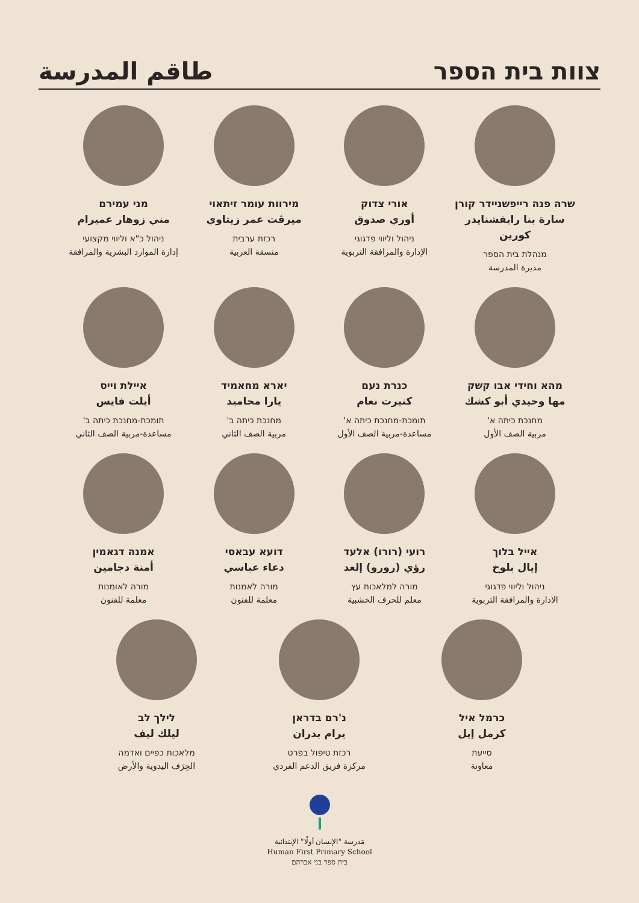צוות בית הספר طاقم المدرسة
שרה פנה רייפשניידר קורן
سارة بنا رايفشنايدر كورين
מנהלת בית הספר
مديرة المدرسة
אורי צדוק
أوري صدوق
ניהול וליווי פדגוגי
الإدارة والمرافقة التربوية
מירוות עומר זיתאוי
ميرڤت عمر زيتاوي
רכזת ערבית
منسقة العربية
מני עמירם
مني زوهار عميرام
ניהול כ"א וליווי מקצועי
إدارة الموارد البشرية والمرافقة
מהא וחידי אבו קשק
مها وحيدي أبو كشك
מחנכת כיתה א'
مربية الصف الأول
כנרת נעם
كنيرت نعام
תומכת-מחנכת כיתה א'
مساعدة-مربية الصف الأول
יארא מחאמיד
يارا محاميد
מחנכת כיתה ב'
مربية الصف الثاني
איילת וייס
أيلت فايس
תומכת-מחנכת כיתה ב'
مساعدة-مربية الصف الثاني
אייל בלוך
إيال بلوخ
ניהול וליווי פדגוגי
الادارة والمرافقة التربوية
רועי (רורו) אלעד
رؤي (رورو) إلعد
מורה למלאכות עץ
معلم للحرف الخشبية
דועא עבאסי
دعاء عباسي
מורה לאמנות
معلمة للفنون
אמנה דגאמין
أمنة دجامين
מורה לאומנות
معلمة للفنون
כרמל איל
كرمل إيل
סייעת
معاونة
נ'רם בדראן
يرام بدران
רכזת טיפול בפרט
مركزة فريق الدعم الفردي
לילך לב
ليلك ليف
מלאכות כפיים ואדמה
الحِرَف اليدوية والأرض
مَدرسة "الإنسان أولًا" الإبتدائية
Human First Primary School
בית ספר בני אברהם